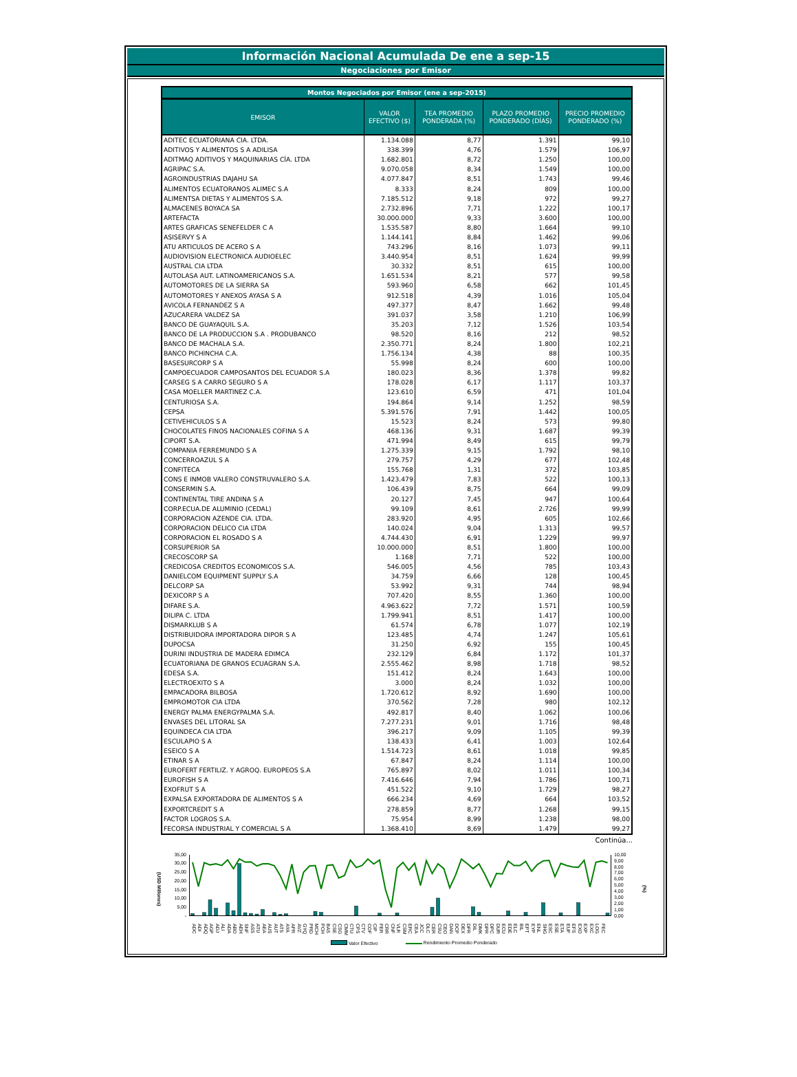Información Nacional Acumulada De ene a sep-15
Negociaciones por Emisor
Montos Negociados por Emisor (ene a sep-2015)
| EMISOR | VALOR EFECTIVO ($) | TEA PROMEDIO PONDERADA (%) | PLAZO PROMEDIO PONDERADO (DÍAS) | PRECIO PROMEDIO PONDERADO (%) |
| --- | --- | --- | --- | --- |
| ADITEC ECUATORIANA CIA. LTDA. | 1.134.088 | 8,77 | 1.391 | 99,10 |
| ADITIVOS Y ALIMENTOS S A ADILISA | 338.399 | 4,76 | 1.579 | 106,97 |
| ADITMAQ ADITIVOS Y MAQUINARIAS CÍA. LTDA | 1.682.801 | 8,72 | 1.250 | 100,00 |
| AGRIPAC S.A. | 9.070.058 | 8,34 | 1.549 | 100,00 |
| AGROINDUSTRIAS DAJAHU SA | 4.077.847 | 8,51 | 1.743 | 99,46 |
| ALIMENTOS ECUATORANOS ALIMEC S.A | 8.333 | 8,24 | 809 | 100,00 |
| ALIMENTSA DIETAS Y ALIMENTOS S.A. | 7.185.512 | 9,18 | 972 | 99,27 |
| ALMACENES BOYACA SA | 2.732.896 | 7,71 | 1.222 | 100,17 |
| ARTEFACTA | 30.000.000 | 9,33 | 3.600 | 100,00 |
| ARTES GRAFICAS SENEFELDER C A | 1.535.587 | 8,80 | 1.664 | 99,10 |
| ASISERVY S A | 1.144.141 | 8,84 | 1.462 | 99,06 |
| ATU ARTICULOS DE ACERO S A | 743.296 | 8,16 | 1.073 | 99,11 |
| AUDIOVISION ELECTRONICA AUDIOELEC | 3.440.954 | 8,51 | 1.624 | 99,99 |
| AUSTRAL CIA LTDA | 30.332 | 8,51 | 615 | 100,00 |
| AUTOLASA AUT. LATINOAMERICANOS S.A. | 1.651.534 | 8,21 | 577 | 99,58 |
| AUTOMOTORES DE LA SIERRA SA | 593.960 | 6,58 | 662 | 101,45 |
| AUTOMOTORES Y ANEXOS AYASA S A | 912.518 | 4,39 | 1.016 | 105,04 |
| AVICOLA FERNANDEZ S A | 497.377 | 8,47 | 1.662 | 99,48 |
| AZUCARERA VALDEZ SA | 391.037 | 3,58 | 1.210 | 106,99 |
| BANCO DE GUAYAQUIL S.A. | 35.203 | 7,12 | 1.526 | 103,54 |
| BANCO DE LA PRODUCCION S.A . PRODUBANCO | 98.520 | 8,16 | 212 | 98,52 |
| BANCO DE MACHALA S.A. | 2.350.771 | 8,24 | 1.800 | 102,21 |
| BANCO PICHINCHA C.A. | 1.756.134 | 4,38 | 88 | 100,35 |
| BASESURCORP S A | 55.998 | 8,24 | 600 | 100,00 |
| CAMPOECUADOR CAMPOSANTOS DEL ECUADOR S.A | 180.023 | 8,36 | 1.378 | 99,82 |
| CARSEG S A CARRO SEGURO S A | 178.028 | 6,17 | 1.117 | 103,37 |
| CASA MOELLER MARTINEZ C.A. | 123.610 | 6,59 | 471 | 101,04 |
| CENTURIOSA S.A. | 194.864 | 9,14 | 1.252 | 98,59 |
| CEPSA | 5.391.576 | 7,91 | 1.442 | 100,05 |
| CETIVEHICULOS S A | 15.523 | 8,24 | 573 | 99,80 |
| CHOCOLATES FINOS NACIONALES COFINA S A | 468.136 | 9,31 | 1.687 | 99,39 |
| CIPORT S.A. | 471.994 | 8,49 | 615 | 99,79 |
| COMPANIA FERREMUNDO S A | 1.275.339 | 9,15 | 1.792 | 98,10 |
| CONCERROAZUL S A | 279.757 | 4,29 | 677 | 102,48 |
| CONFITECA | 155.768 | 1,31 | 372 | 103,85 |
| CONS E INMOB VALERO CONSTRUVALERO S.A. | 1.423.479 | 7,83 | 522 | 100,13 |
| CONSERMIN S.A. | 106.439 | 8,75 | 664 | 99,09 |
| CONTINENTAL TIRE ANDINA S A | 20.127 | 7,45 | 947 | 100,64 |
| CORP.ECUA.DE ALUMINIO (CEDAL) | 99.109 | 8,61 | 2.726 | 99,99 |
| CORPORACION AZENDE CIA. LTDA. | 283.920 | 4,95 | 605 | 102,66 |
| CORPORACION DELICO CIA LTDA | 140.024 | 9,04 | 1.313 | 99,57 |
| CORPORACION EL ROSADO S A | 4.744.430 | 6,91 | 1.229 | 99,97 |
| CORSUPERIOR SA | 10.000.000 | 8,51 | 1.800 | 100,00 |
| CRECOSCORP SA | 1.168 | 7,71 | 522 | 100,00 |
| CREDICOSA CREDITOS ECONOMICOS S.A. | 546.005 | 4,56 | 785 | 103,43 |
| DANIELCOM EQUIPMENT SUPPLY S.A | 34.759 | 6,66 | 128 | 100,45 |
| DELCORP SA | 53.992 | 9,31 | 744 | 98,94 |
| DEXICORP S A | 707.420 | 8,55 | 1.360 | 100,00 |
| DIFARE S.A. | 4.963.622 | 7,72 | 1.571 | 100,59 |
| DILIPA C. LTDA | 1.799.941 | 8,51 | 1.417 | 100,00 |
| DISMARKLUB S A | 61.574 | 6,78 | 1.077 | 102,19 |
| DISTRIBUIDORA IMPORTADORA DIPOR S A | 123.485 | 4,74 | 1.247 | 105,61 |
| DUPOCSA | 31.250 | 6,92 | 155 | 100,45 |
| DURINI INDUSTRIA DE MADERA EDIMCA | 232.129 | 6,84 | 1.172 | 101,37 |
| ECUATORIANA DE GRANOS ECUAGRAN S.A. | 2.555.462 | 8,98 | 1.718 | 98,52 |
| EDESA S.A. | 151.412 | 8,24 | 1.643 | 100,00 |
| ELECTROEXITO S A | 3.000 | 8,24 | 1.032 | 100,00 |
| EMPACADORA BILBOSA | 1.720.612 | 8,92 | 1.690 | 100,00 |
| EMPROMOTOR CIA LTDA | 370.562 | 7,28 | 980 | 102,12 |
| ENERGY PALMA ENERGYPALMA S.A. | 492.817 | 8,40 | 1.062 | 100,06 |
| ENVASES DEL LITORAL SA | 7.277.231 | 9,01 | 1.716 | 98,48 |
| EQUINDECA CIA LTDA | 396.217 | 9,09 | 1.105 | 99,39 |
| ESCULAPIO S A | 138.433 | 6,41 | 1.003 | 102,64 |
| ESEICO S A | 1.514.723 | 8,61 | 1.018 | 99,85 |
| ETINAR S A | 67.847 | 8,24 | 1.114 | 100,00 |
| EUROFERT FERTILIZ. Y AGROQ. EUROPEOS S.A | 765.897 | 8,02 | 1.011 | 100,34 |
| EUROFISH S A | 7.416.646 | 7,94 | 1.786 | 100,71 |
| EXOFRUT S A | 451.522 | 9,10 | 1.729 | 98,27 |
| EXPALSA EXPORTADORA DE ALIMENTOS S A | 666.234 | 4,69 | 664 | 103,52 |
| EXPORTCREDIT S A | 278.859 | 8,77 | 1.268 | 99,15 |
| FACTOR LOGROS S.A. | 75.954 | 8,99 | 1.238 | 98,00 |
| FECORSA INDUSTRIAL Y COMERCIAL S A | 1.368.410 | 8,69 | 1.479 | 99,27 |
Continúa...
(USD Millones)
35,00
30,00
25,00
20,00
15,00
10,00
5,00
-
10,00
9,00
8,00
7,00
6,00
5,00
4,00
3,00
2,00
1,00
0,00
(%)
ADC ADI ADQ AGP ADJ ALI ADA ABO AEH SNF ASS ATU AEA AUS AUT ATS AYA AFR AVZ GYQ PRD MCH PCH BAS CSE CSG CMM CTU CPS CTV COF CIP FER CRR CNF VLR CSM ERC CEA JCC DLC CER CSU CEO DAN DCP DEX DFR DIL DMK DPR DPC DUR ECU EDE ELC BIL EPT EYP ENL SHG ESC ESE ETA EUF EFS EXO EXP EXC LOG FEC
Valor Efectivo Rendimiento Promedio Ponderado